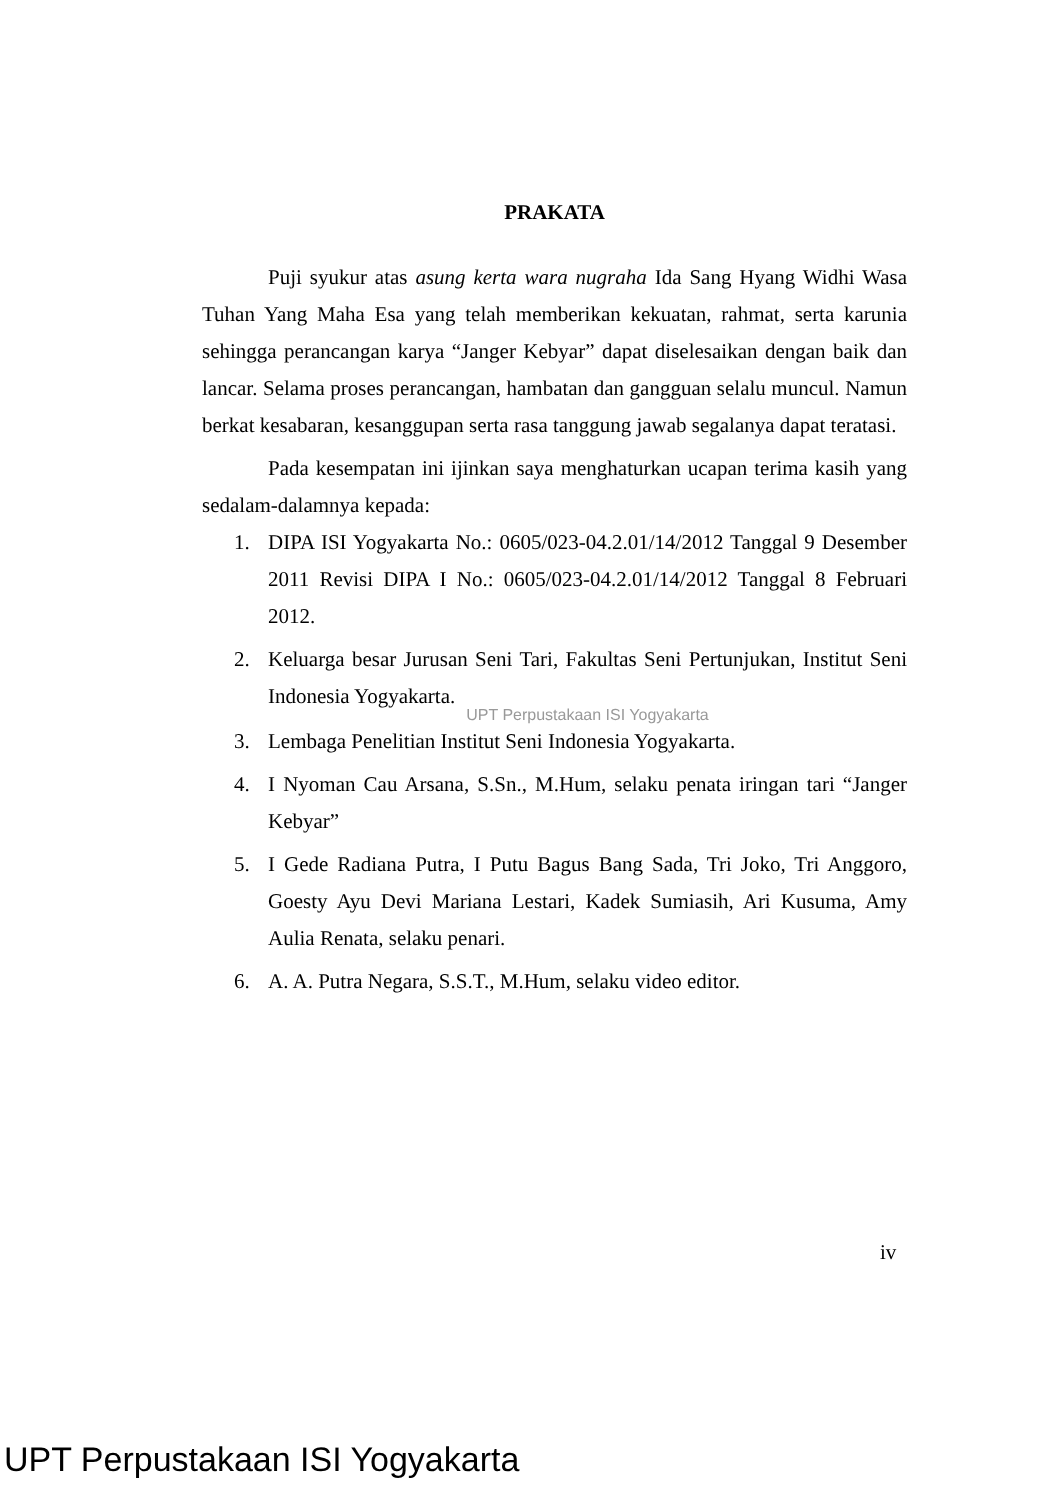PRAKATA
Puji syukur atas asung kerta wara nugraha Ida Sang Hyang Widhi Wasa Tuhan Yang Maha Esa yang telah memberikan kekuatan, rahmat, serta karunia sehingga perancangan karya “Janger Kebyar” dapat diselesaikan dengan baik dan lancar. Selama proses perancangan, hambatan dan gangguan selalu muncul. Namun berkat kesabaran, kesanggupan serta rasa tanggung jawab segalanya dapat teratasi.
Pada kesempatan ini ijinkan saya menghaturkan ucapan terima kasih yang sedalam-dalamnya kepada:
1. DIPA ISI Yogyakarta No.: 0605/023-04.2.01/14/2012 Tanggal 9 Desember 2011 Revisi DIPA I No.: 0605/023-04.2.01/14/2012 Tanggal 8 Februari 2012.
2. Keluarga besar Jurusan Seni Tari, Fakultas Seni Pertunjukan, Institut Seni Indonesia Yogyakarta.
UPT Perpustakaan ISI Yogyakarta
3. Lembaga Penelitian Institut Seni Indonesia Yogyakarta.
4. I Nyoman Cau Arsana, S.Sn., M.Hum, selaku penata iringan tari “Janger Kebyar”
5. I Gede Radiana Putra, I Putu Bagus Bang Sada, Tri Joko, Tri Anggoro, Goesty Ayu Devi Mariana Lestari, Kadek Sumiasih, Ari Kusuma, Amy Aulia Renata, selaku penari.
6. A. A. Putra Negara, S.S.T., M.Hum, selaku video editor.
iv
UPT Perpustakaan ISI Yogyakarta